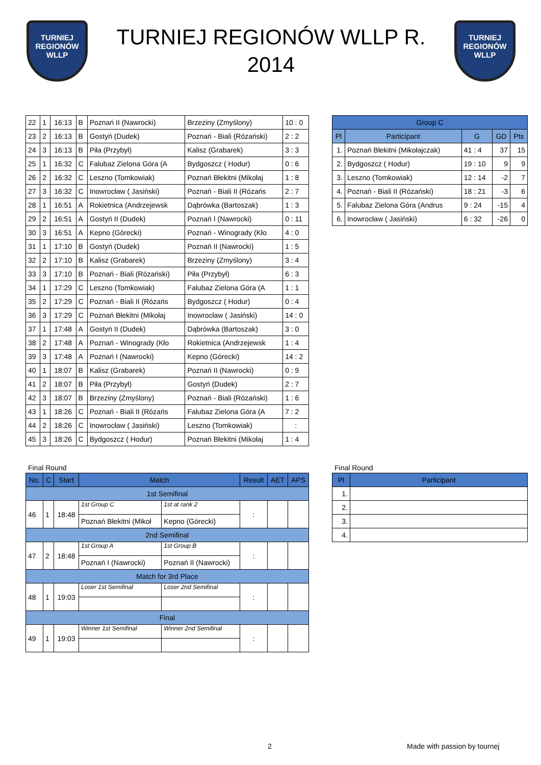TURNIEJ
REGIONÓW
WLLP
TURNIEJ REGIONÓW WLLP R.
2014
TURNIEJ
REGIONÓW
WLLP
| 22 | 1 | 16:13 | B | Poznań II (Nawrocki) | Brzeziny (Zmyślony) | 10 : 0 |
| 23 | 2 | 16:13 | B | Gostyń (Dudek) | Poznań - Biali (Rózański) | 2 : 2 |
| 24 | 3 | 16:13 | B | Piła (Przybył) | Kalisz (Grabarek) | 3 : 3 |
| 25 | 1 | 16:32 | C | Falubaz Zielona Góra (A | Bydgoszcz ( Hodur) | 0 : 6 |
| 26 | 2 | 16:32 | C | Leszno (Tomkowiak) | Poznań Błekitni (Mikołaj | 1 : 8 |
| 27 | 3 | 16:32 | C | Inowrocław ( Jasiński) | Poznań - Biali II (Rózańs | 2 : 7 |
| 28 | 1 | 16:51 | A | Rokietnica (Andrzejewsk | Dąbrówka (Bartoszak) | 1 : 3 |
| 29 | 2 | 16:51 | A | Gostyń II (Dudek) | Poznań I (Nawrocki) | 0 : 11 |
| 30 | 3 | 16:51 | A | Kepno (Górecki) | Poznań - Winogrady (Kło | 4 : 0 |
| 31 | 1 | 17:10 | B | Gostyń (Dudek) | Poznań II (Nawrocki) | 1 : 5 |
| 32 | 2 | 17:10 | B | Kalisz (Grabarek) | Brzeziny (Zmyślony) | 3 : 4 |
| 33 | 3 | 17:10 | B | Poznań - Biali (Rózański) | Piła (Przybył) | 6 : 3 |
| 34 | 1 | 17:29 | C | Leszno (Tomkowiak) | Falubaz Zielona Góra (A | 1 : 1 |
| 35 | 2 | 17:29 | C | Poznań - Biali II (Rózańs | Bydgoszcz ( Hodur) | 0 : 4 |
| 36 | 3 | 17:29 | C | Poznań Błekitni (Mikołaj | Inowrocław ( Jasiński) | 14 : 0 |
| 37 | 1 | 17:48 | A | Gostyń II (Dudek) | Dąbrówka (Bartoszak) | 3 : 0 |
| 38 | 2 | 17:48 | A | Poznań - Winogrady (Kło | Rokietnica (Andrzejewsk | 1 : 4 |
| 39 | 3 | 17:48 | A | Poznań I (Nawrocki) | Kepno (Górecki) | 14 : 2 |
| 40 | 1 | 18:07 | B | Kalisz (Grabarek) | Poznań II (Nawrocki) | 0 : 9 |
| 41 | 2 | 18:07 | B | Piła (Przybył) | Gostyń (Dudek) | 2 : 7 |
| 42 | 3 | 18:07 | B | Brzeziny (Zmyślony) | Poznań - Biali (Rózański) | 1 : 6 |
| 43 | 1 | 18:26 | C | Poznań - Biali II (Rózańs | Falubaz Zielona Góra (A | 7 : 2 |
| 44 | 2 | 18:26 | C | Inowrocław ( Jasiński) | Leszno (Tomkowiak) | : |
| 45 | 3 | 18:26 | C | Bydgoszcz ( Hodur) | Poznań Błekitni (Mikołaj | 1 : 4 |
| Group C | | | | |
| --- | --- | --- | --- | --- |
| Pl | Participant | G | GD | Pts |
| 1. | Poznań Błekitni (Mikołajczak) | 41 : 4 | 37 | 15 |
| 2. | Bydgoszcz ( Hodur) | 19 : 10 | 9 | 9 |
| 3. | Leszno (Tomkowiak) | 12 : 14 | -2 | 7 |
| 4. | Poznań - Biali II (Rózański) | 18 : 21 | -3 | 6 |
| 5. | Falubaz Zielona Góra (Andrus | 9 : 24 | -15 | 4 |
| 6. | Inowrocław ( Jasiński) | 6 : 32 | -26 | 0 |
Final Round
| No. | C | Start | Match | | Result | AET | APS |
| --- | --- | --- | --- | --- | --- | --- | --- |
| 1st Semifinal | | | | | | | |
| 46 | 1 | 18:48 | 1st Group C | 1st at rank 2 | : | | |
| | | | Poznań Błekitni (Mikoł | Kepno (Górecki) | | | |
| 2nd Semifinal | | | | | | | |
| 47 | 2 | 18:48 | 1st Group A | 1st Group B | : | | |
| | | | Poznań I (Nawrocki) | Poznań II (Nawrocki) | | | |
| Match for 3rd Place | | | | | | | |
| 48 | 1 | 19:03 | Loser 1st Semifinal | Loser 2nd Semifinal | : | | |
| Final | | | | | | | |
| 49 | 1 | 19:03 | Winner 1st Semifinal | Winner 2nd Semifinal | : | | |
Final Round
| Pl | Participant |
| --- | --- |
| 1. | |
| 2. | |
| 3. | |
| 4. | |
2 Made with passion by tournej